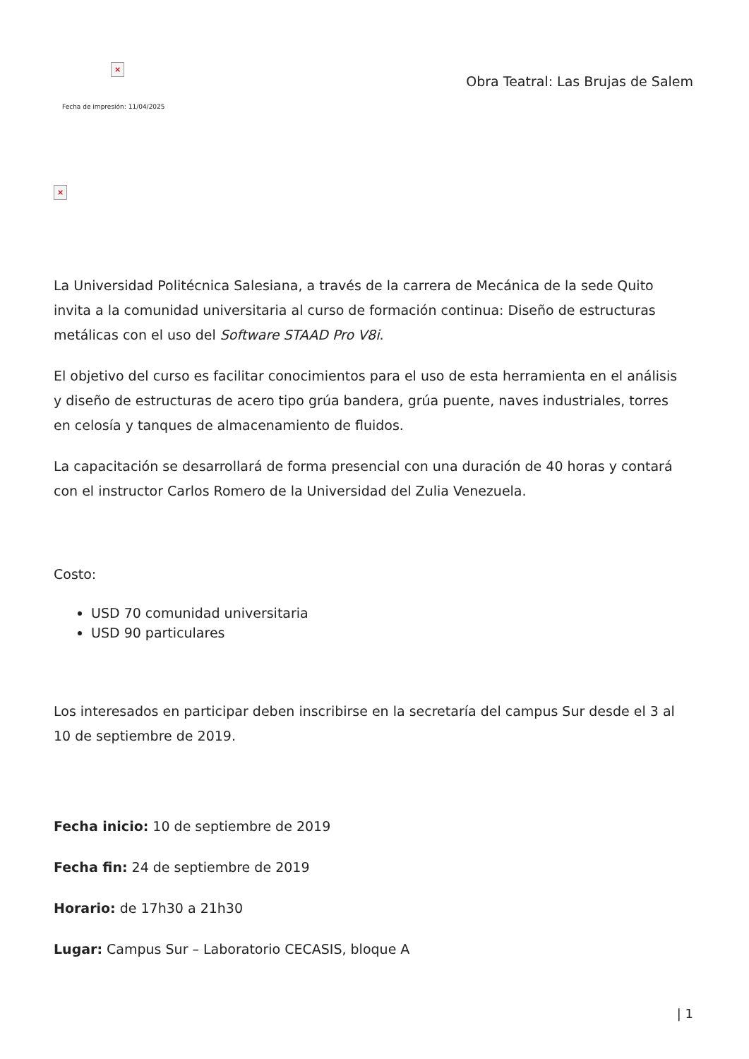×
Obra Teatral: Las Brujas de Salem
Fecha de impresión: 11/04/2025
×
La Universidad Politécnica Salesiana, a través de la carrera de Mecánica de la sede Quito invita a la comunidad universitaria al curso de formación continua: Diseño de estructuras metálicas con el uso del Software STAAD Pro V8i.
El objetivo del curso es facilitar conocimientos para el uso de esta herramienta en el análisis y diseño de estructuras de acero tipo grúa bandera, grúa puente, naves industriales, torres en celosía y tanques de almacenamiento de fluidos.
La capacitación se desarrollará de forma presencial con una duración de 40 horas y contará con el instructor Carlos Romero de la Universidad del Zulia Venezuela.
Costo:
USD 70 comunidad universitaria
USD 90 particulares
Los interesados en participar deben inscribirse en la secretaría del campus Sur desde el 3 al 10 de septiembre de 2019.
Fecha inicio: 10 de septiembre de 2019
Fecha fin: 24 de septiembre de 2019
Horario: de 17h30 a 21h30
Lugar: Campus Sur – Laboratorio CECASIS, bloque A
| 1